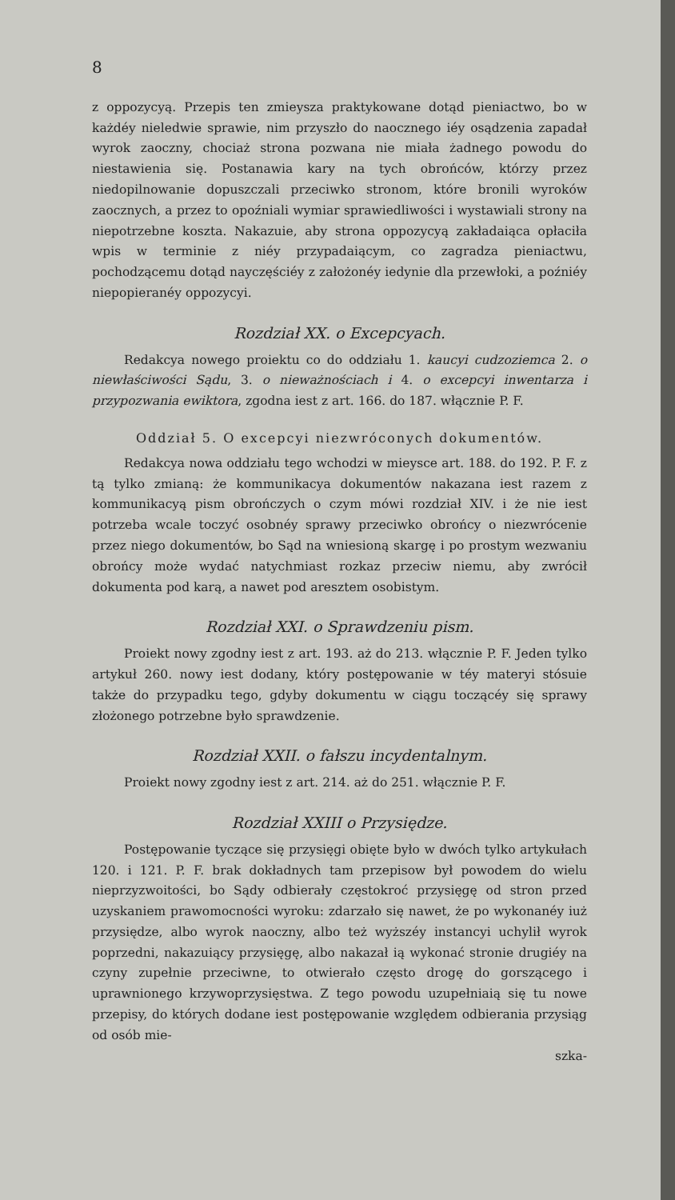8
z oppozycyą. Przepis ten zmieysza praktykowane dotąd pieniactwo, bo w każdéy nieledwie sprawie, nim przyszło do naocznego iéy osądzenia zapadał wyrok zaoczny, chociaż strona pozwana nie miała żadnego powodu do niestawienia się. Postanawia kary na tych obrońców, którzy przez niedopilnowanie dopuszczali przeciwko stronom, które bronili wyroków zaocznych, a przez to opoźniali wymiar sprawiedliwości i wystawiali strony na niepotrzebne koszta. Nakazuie, aby strona oppozycyą zakładaiąca opłaciła wpis w terminie z niéy przypadaiącym, co zagradza pieniactwu, pochodzącemu dotąd nayczęściéy z założonéy iedynie dla przewłoki, a poźniéy niepopieranéy oppozycyi.
Rozdział XX. o Excepcyach.
Redakcya nowego proiektu co do oddziału 1. kaucyi cudzoziemca 2. o niewłaściwości Sądu, 3. o nieważnościach i 4. o excepcyi inwentarza i przypozwania ewiktora, zgodna iest z art. 166. do 187. włącznie P. F.
Oddział 5. O excepcyi niezwróconych dokumentów.
Redakcya nowa oddziału tego wchodzi w mieysce art. 188. do 192. P. F. z tą tylko zmianą: że kommunikacya dokumentów nakazana iest razem z kommunikacyą pism obrończych o czym mówi rozdział XIV. i że nie iest potrzeba wcale toczyć osobnéy sprawy przeciwko obrońcy o niezwrócenie przez niego dokumentów, bo Sąd na wniesioną skargę i po prostym wezwaniu obrońcy może wydać natychmiast rozkaz przeciw niemu, aby zwrócił dokumenta pod karą, a nawet pod aresztem osobistym.
Rozdział XXI. o Sprawdzeniu pism.
Proiekt nowy zgodny iest z art. 193. aż do 213. włącznie P. F. Jeden tylko artykuł 260. nowy iest dodany, który postępowanie w téy materyi stósuie także do przypadku tego, gdyby dokumentu w ciągu toczącéy się sprawy złożonego potrzebne było sprawdzenie.
Rozdział XXII. o fałszu incydentalnym.
Proiekt nowy zgodny iest z art. 214. aż do 251. włącznie P. F.
Rozdział XXIII o Przysiędze.
Postępowanie tyczące się przysięgi obięte było w dwóch tylko artykułach 120. i 121. P. F. brak dokładnych tam przepisow był powodem do wielu nieprzyzwoitości, bo Sądy odbierały częstokroć przysięgę od stron przed uzyskaniem prawomocności wyroku: zdarzało się nawet, że po wykonanéy iuż przysiędze, albo wyrok naoczny, albo też wyższéy instancyi uchylił wyrok poprzedni, nakazuiący przysięgę, albo nakazał ią wykonać stronie drugiéy na czyny zupełnie przeciwne, to otwierało często drogę do gorszącego i uprawnionego krzywoprzysięstwa. Z tego powodu uzupełniaią się tu nowe przepisy, do których dodane iest postępowanie względem odbierania przysiąg od osób mie-
szka-